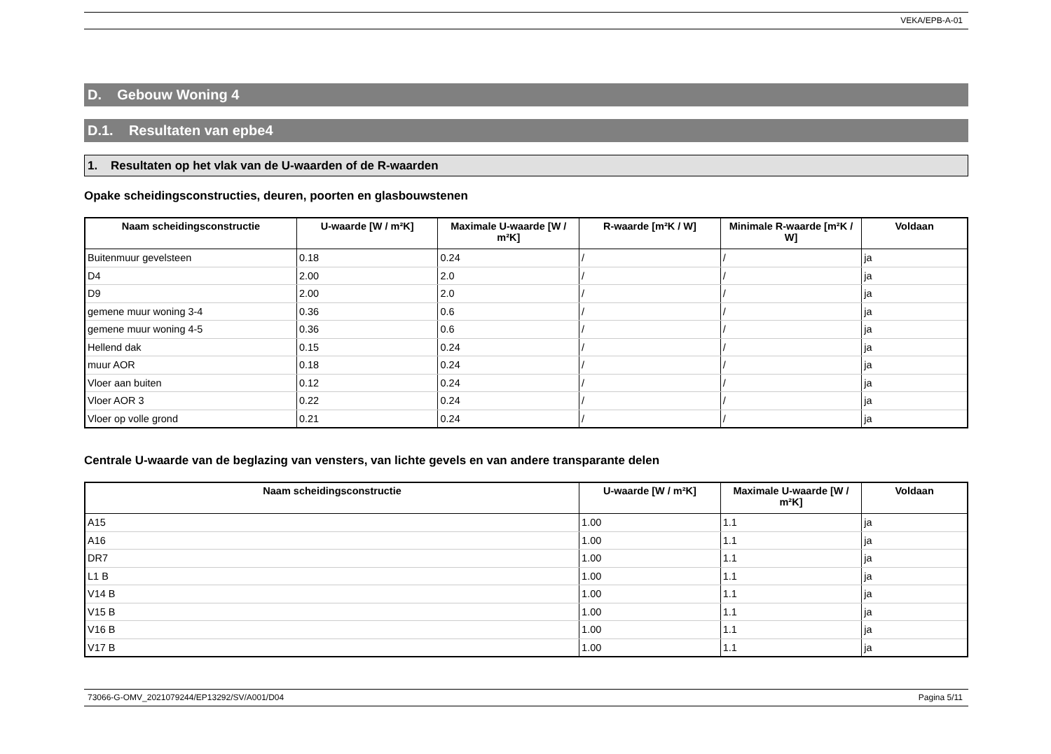VEKA/EPB-A-01
D. Gebouw Woning 4
D.1. Resultaten van epbe4
1. Resultaten op het vlak van de U-waarden of de R-waarden
Opake scheidingsconstructies, deuren, poorten en glasbouwstenen
| Naam scheidingsconstructie | U-waarde [W / m²K] | Maximale U-waarde [W / m²K] | R-waarde [m²K / W] | Minimale R-waarde [m²K / W] | Voldaan |
| --- | --- | --- | --- | --- | --- |
| Buitenmuur gevelsteen | 0.18 | 0.24 | / | / | ja |
| D4 | 2.00 | 2.0 | / | / | ja |
| D9 | 2.00 | 2.0 | / | / | ja |
| gemene muur woning 3-4 | 0.36 | 0.6 | / | / | ja |
| gemene muur woning 4-5 | 0.36 | 0.6 | / | / | ja |
| Hellend dak | 0.15 | 0.24 | / | / | ja |
| muur AOR | 0.18 | 0.24 | / | / | ja |
| Vloer aan buiten | 0.12 | 0.24 | / | / | ja |
| Vloer AOR 3 | 0.22 | 0.24 | / | / | ja |
| Vloer op volle grond | 0.21 | 0.24 | / | / | ja |
Centrale U-waarde van de beglazing van vensters, van lichte gevels en van andere transparante delen
| Naam scheidingsconstructie | U-waarde [W / m²K] | Maximale U-waarde [W / m²K] | Voldaan |
| --- | --- | --- | --- |
| A15 | 1.00 | 1.1 | ja |
| A16 | 1.00 | 1.1 | ja |
| DR7 | 1.00 | 1.1 | ja |
| L1 B | 1.00 | 1.1 | ja |
| V14 B | 1.00 | 1.1 | ja |
| V15 B | 1.00 | 1.1 | ja |
| V16 B | 1.00 | 1.1 | ja |
| V17 B | 1.00 | 1.1 | ja |
73066-G-OMV_2021079244/EP13292/SV/A001/D04 Pagina 5/11